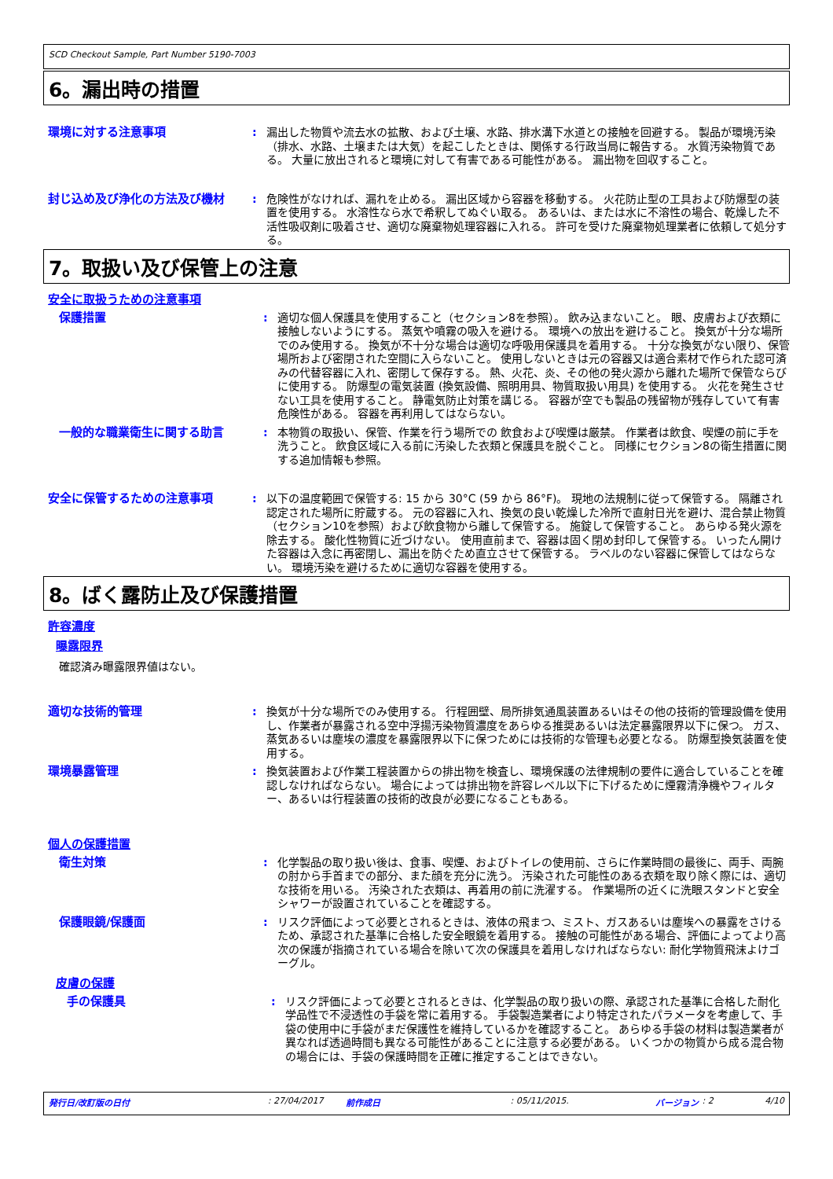SCD Checkout Sample, Part Number 5190-7003
6。漏出時の措置
環境に対する注意事項 : 漏出した物質や流去水の拡散、および土壌、水路、排水溝下水道との接触を回避する。 製品が環境汚染（排水、水路、土壌または大気）を起こしたときは、関係する行政当局に報告する。 水質汚染物質である。 大量に放出されると環境に対して有害である可能性がある。 漏出物を回収すること。
封じ込め及び浄化の方法及び機材 : 危険性がなければ、漏れを止める。 漏出区域から容器を移動する。 火花防止型の工具および防爆型の装置を使用する。 水溶性なら水で希釈してぬぐい取る。 あるいは、または水に不溶性の場合、乾燥した不活性吸収剤に吸着させ、適切な廃棄物処理容器に入れる。 許可を受けた廃棄物処理業者に依頼して処分する。
7。取扱い及び保管上の注意
安全に取扱うための注意事項
保護措置 : 適切な個人保護具を使用すること（セクション8を参照）。 飲み込まないこと。 眼、皮膚および衣類に接触しないようにする。 蒸気や噴霧の吸入を避ける。 環境への放出を避けること。 換気が十分な場所でのみ使用する。 換気が不十分な場合は適切な呼吸用保護具を着用する。 十分な換気がない限り、保管場所および密閉された空間に入らないこと。 使用しないときは元の容器又は適合素材で作られた認可済みの代替容器に入れ、密閉して保存する。 熱、火花、炎、その他の発火源から離れた場所で保管ならびに使用する。 防爆型の電気装置 (換気設備、照明用具、物質取扱い用具) を使用する。 火花を発生させない工具を使用すること。 静電気防止対策を講じる。 容器が空でも製品の残留物が残存していて有害危険性がある。 容器を再利用してはならない。
一般的な職業衛生に関する助言 : 本物質の取扱い、保管、作業を行う場所での 飲食および喫煙は厳禁。 作業者は飲食、喫煙の前に手を洗うこと。 飲食区域に入る前に汚染した衣類と保護具を脱ぐこと。 同様にセクション8の衛生措置に関する追加情報も参照。
安全に保管するための注意事項 : 以下の温度範囲で保管する: 15 から 30°C (59 から 86°F)。 現地の法規制に従って保管する。 隔離され認定された場所に貯蔵する。 元の容器に入れ、換気の良い乾燥した冷所で直射日光を避け、混合禁止物質（セクション10を参照）および飲食物から離して保管する。 施錠して保管すること。 あらゆる発火源を除去する。 酸化性物質に近づけない。 使用直前まで、容器は固く閉め封印して保管する。 いったん開けた容器は入念に再密閉し、漏出を防ぐため直立させて保管する。 ラベルのない容器に保管してはならない。 環境汚染を避けるために適切な容器を使用する。
8。ばく露防止及び保護措置
許容濃度
曝露限界
確認済み曝露限界値はない。
適切な技術的管理 : 換気が十分な場所でのみ使用する。 行程囲壁、局所排気通風装置あるいはその他の技術的管理設備を使用し、作業者が暴露される空中浮揚汚染物質濃度をあらゆる推奨あるいは法定暴露限界以下に保つ。 ガス、蒸気あるいは塵埃の濃度を暴露限界以下に保つためには技術的な管理も必要となる。 防爆型換気装置を使用する。
環境暴露管理 : 換気装置および作業工程装置からの排出物を検査し、環境保護の法律規制の要件に適合していることを確認しなければならない。 場合によっては排出物を許容レベル以下に下げるために煙霧清浄機やフィルター、あるいは行程装置の技術的改良が必要になることもある。
個人の保護措置
衛生対策 : 化学製品の取り扱い後は、食事、喫煙、およびトイレの使用前、さらに作業時間の最後に、両手、両腕の肘から手首までの部分、また顔を充分に洗う。 汚染された可能性のある衣類を取り除く際には、適切な技術を用いる。 汚染された衣類は、再着用の前に洗濯する。 作業場所の近くに洗眼スタンドと安全シャワーが設置されていることを確認する。
保護眼鏡/保護面 : リスク評価によって必要とされるときは、液体の飛まつ、ミスト、ガスあるいは塵埃への暴露をさけるため、承認された基準に合格した安全眼鏡を着用する。 接触の可能性がある場合、評価によってより高次の保護が指摘されている場合を除いて次の保護具を着用しなければならない: 耐化学物質飛沫よけゴーグル。
皮膚の保護
手の保護具 : リスク評価によって必要とされるときは、化学製品の取り扱いの際、承認された基準に合格した耐化学品性で不浸透性の手袋を常に着用する。 手袋製造業者により特定されたパラメータを考慮して、手袋の使用中に手袋がまだ保護性を維持しているかを確認すること。 あらゆる手袋の材料は製造業者が異なれば透過時間も異なる可能性があることに注意する必要がある。 いくつかの物質から成る混合物の場合には、手袋の保護時間を正確に推定することはできない。
発行日/改訂版の日付: 27/04/2017 前作成日: 05/11/2015. バージョン: 2 4/10